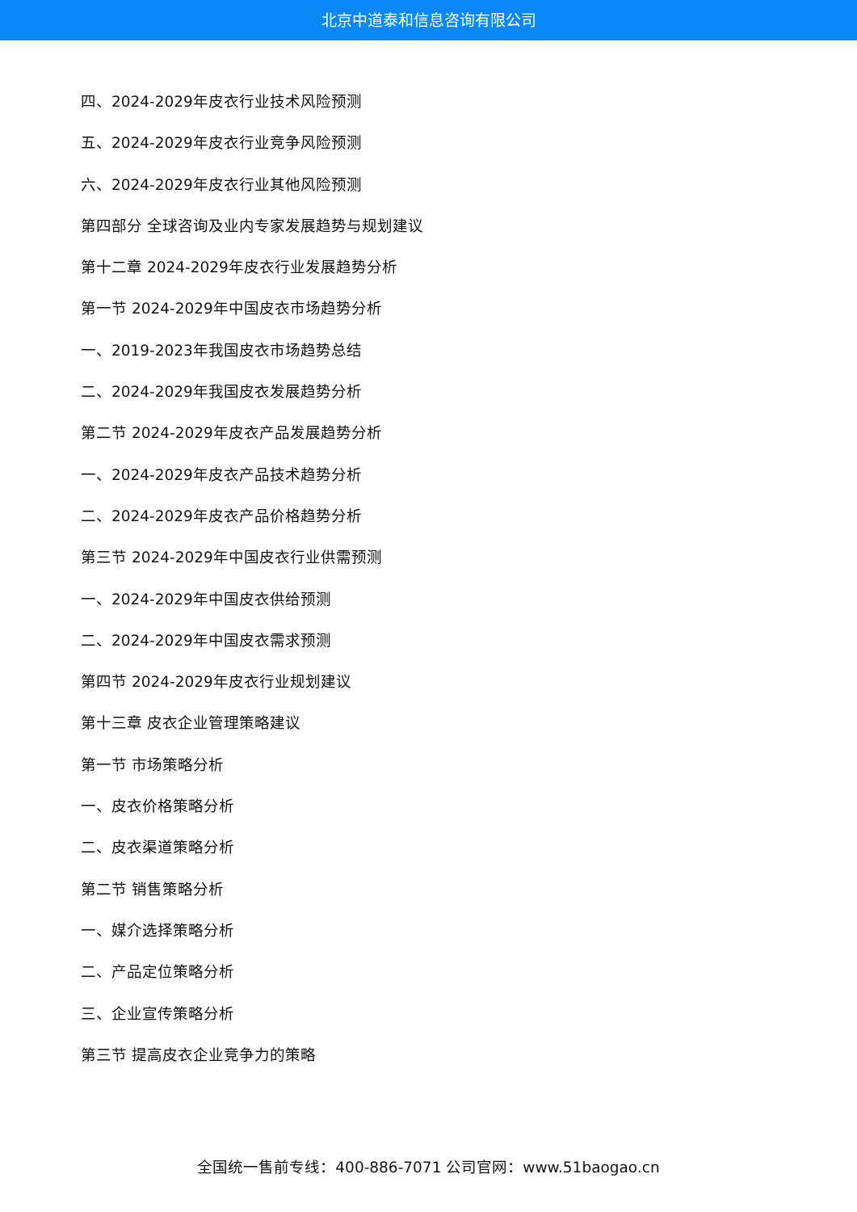北京中道泰和信息咨询有限公司
四、2024-2029年皮衣行业技术风险预测
五、2024-2029年皮衣行业竞争风险预测
六、2024-2029年皮衣行业其他风险预测
第四部分 全球咨询及业内专家发展趋势与规划建议
第十二章 2024-2029年皮衣行业发展趋势分析
第一节 2024-2029年中国皮衣市场趋势分析
一、2019-2023年我国皮衣市场趋势总结
二、2024-2029年我国皮衣发展趋势分析
第二节 2024-2029年皮衣产品发展趋势分析
一、2024-2029年皮衣产品技术趋势分析
二、2024-2029年皮衣产品价格趋势分析
第三节 2024-2029年中国皮衣行业供需预测
一、2024-2029年中国皮衣供给预测
二、2024-2029年中国皮衣需求预测
第四节 2024-2029年皮衣行业规划建议
第十三章 皮衣企业管理策略建议
第一节 市场策略分析
一、皮衣价格策略分析
二、皮衣渠道策略分析
第二节 销售策略分析
一、媒介选择策略分析
二、产品定位策略分析
三、企业宣传策略分析
第三节 提高皮衣企业竞争力的策略
全国统一售前专线：400-886-7071 公司官网：www.51baogao.cn